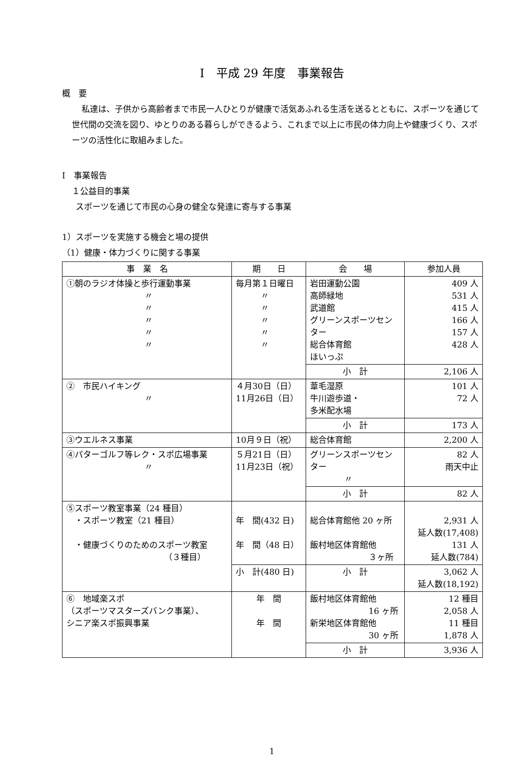Ⅰ　平成 29 年度　事業報告
概　要
私達は、子供から高齢者まで市民一人ひとりが健康で活気あふれる生活を送るとともに、スポーツを通じて世代間の交流を図り、ゆとりのある暮らしができるよう、これまで以上に市民の体力向上や健康づくり、スポーツの活性化に取組みました。
Ⅰ　事業報告
１公益目的事業
スポーツを通じて市民の心身の健全な発達に寄与する事業
1）スポーツを実施する機会と場の提供
（1）健康・体力づくりに関する事業
| 事 業 名 | 期 日 | 会 場 | 参加人員 |
| --- | --- | --- | --- |
| ①朝のラジオ体操と歩行運動事業 〃 〃 〃 〃 〃 | 毎月第１日曜日 〃 〃 〃 〃 〃 | 岩田運動公園 高師緑地 武道館 グリーンスポーツセンター 総合体育館 ほいっぷ | 409 人 531 人 415 人 166 人 157 人 428 人 |
| | | 小 計 | 2,106 人 |
| ② 市民ハイキング 〃 | ４月30日（日） 11月26日（日） | 葦毛湿原 牛川遊歩道・ 多米配水場 | 101 人 72 人 |
| | | 小 計 | 173 人 |
| ③ウエルネス事業 | 10月９日（祝） | 総合体育館 | 2,200 人 |
| ④パターゴルフ等レク・スポ広場事業 〃 | ５月21日（日） 11月23日（祝） | グリーンスポーツセンター 〃 | 82 人 雨天中止 |
| | | 小 計 | 82 人 |
| ⑤スポーツ教室事業（24 種目） ・スポーツ教室（21 種目） ・健康づくりのためのスポーツ教室 （３種目） | 年 間(432 日) 年 間（48 日） | 総合体育館他 20 ヶ所 飯村地区体育館他 ３ヶ所 | 2,931 人 延人数(17,408) 131 人 延人数(784) |
| | 小 計(480 日) | 小 計 | 3,062 人 延人数(18,192) |
| ⑥ 地域楽スポ （スポーツマスターズバンク事業）、 シニア楽スポ振興事業 | 年 間 年 間 | 飯村地区体育館他 16 ヶ所 新栄地区体育館他 30 ヶ所 | 12 種目 2,058 人 11 種目 1,878 人 |
| | | 小 計 | 3,936 人 |
1